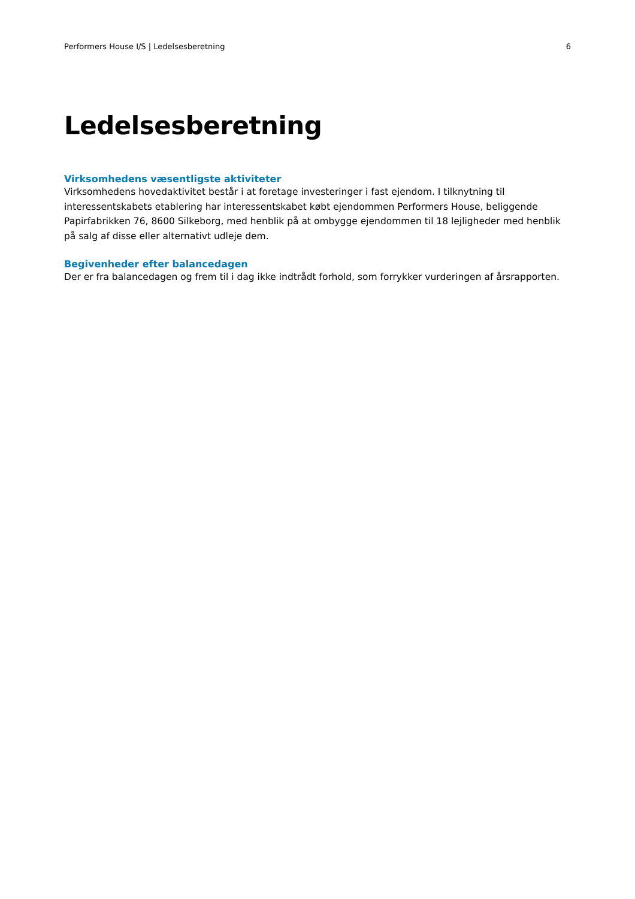Performers House I/S | Ledelsesberetning 6
Ledelsesberetning
Virksomhedens væsentligste aktiviteter
Virksomhedens hovedaktivitet består i at foretage investeringer i fast ejendom. I tilknytning til interessentskabets etablering har interessentskabet købt ejendommen Performers House, beliggende Papirfabrikken 76, 8600 Silkeborg, med henblik på at ombygge ejendommen til 18 lejligheder med henblik på salg af disse eller alternativt udleje dem.
Begivenheder efter balancedagen
Der er fra balancedagen og frem til i dag ikke indtrådt forhold, som forrykker vurderingen af årsrapporten.